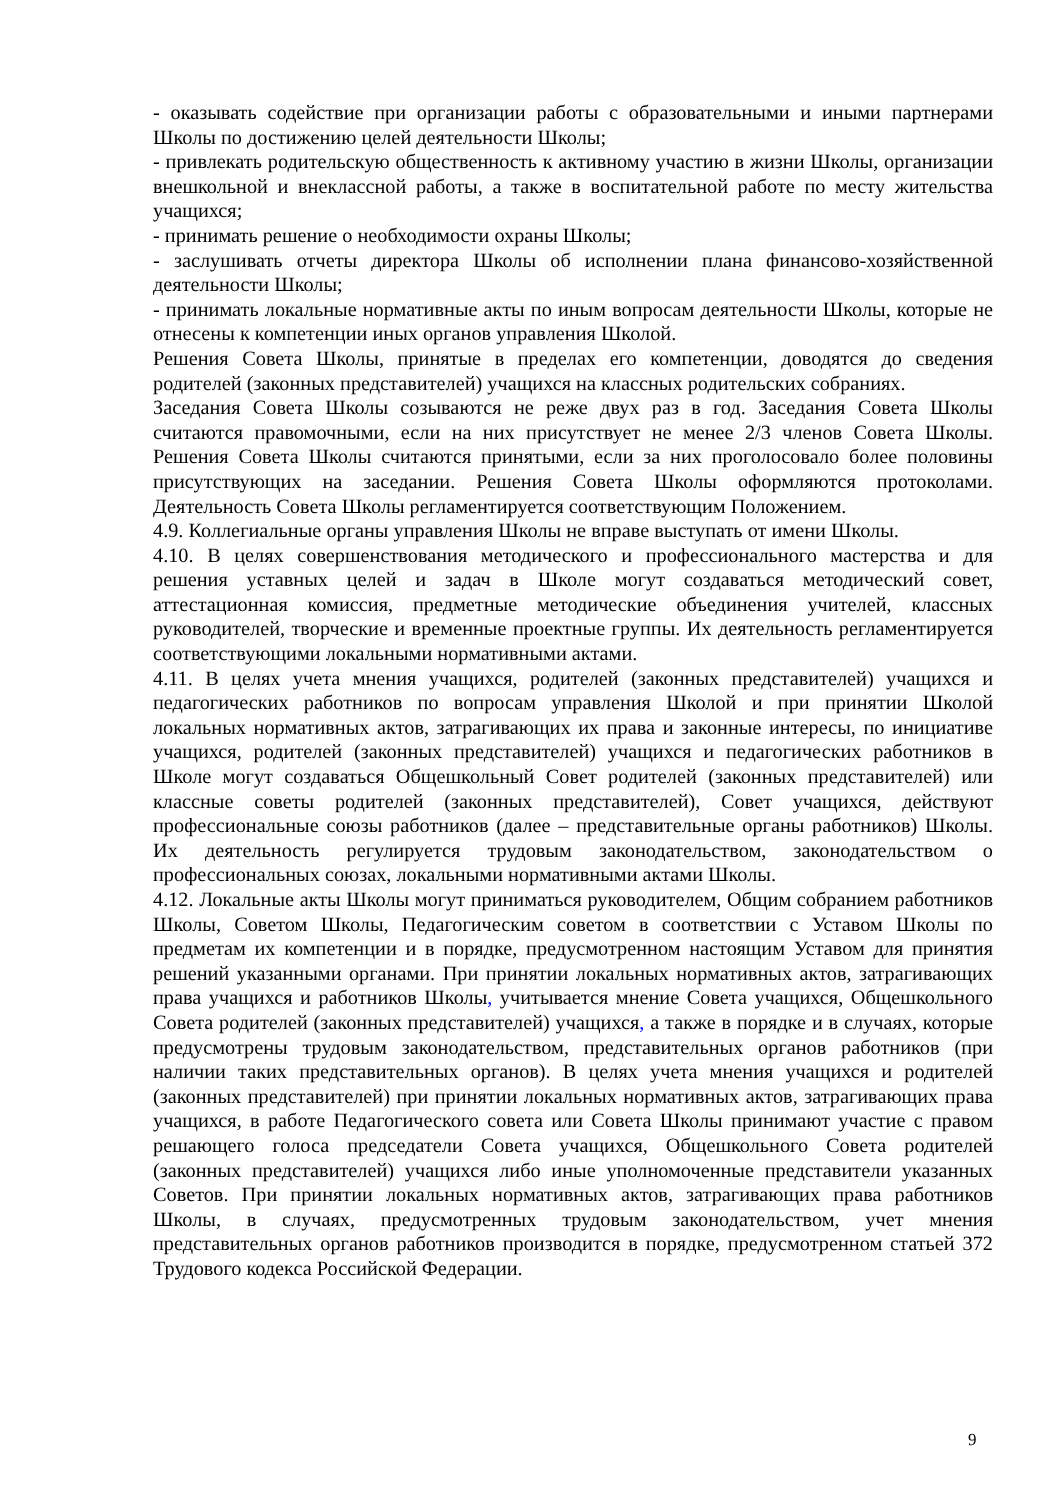- оказывать содействие при организации работы с образовательными и иными партнерами Школы по достижению целей деятельности Школы;
- привлекать родительскую общественность к активному участию в жизни Школы, организации внешкольной и внеклассной работы, а также в воспитательной работе по месту жительства учащихся;
- принимать решение о необходимости охраны Школы;
- заслушивать отчеты директора Школы об исполнении плана финансово-хозяйственной деятельности Школы;
- принимать локальные нормативные акты по иным вопросам деятельности Школы, которые не отнесены к компетенции иных органов управления Школой.
Решения Совета Школы, принятые в пределах его компетенции, доводятся до сведения родителей (законных представителей) учащихся на классных родительских собраниях.
Заседания Совета Школы созываются не реже двух раз в год. Заседания Совета Школы считаются правомочными, если на них присутствует не менее 2/3 членов Совета Школы. Решения Совета Школы считаются принятыми, если за них проголосовало более половины присутствующих на заседании. Решения Совета Школы оформляются протоколами. Деятельность Совета Школы регламентируется соответствующим Положением.
4.9. Коллегиальные органы управления Школы не вправе выступать от имени Школы.
4.10. В целях совершенствования методического и профессионального мастерства и для решения уставных целей и задач в Школе могут создаваться методический совет, аттестационная комиссия, предметные методические объединения учителей, классных руководителей, творческие и временные проектные группы. Их деятельность регламентируется соответствующими локальными нормативными актами.
4.11. В целях учета мнения учащихся, родителей (законных представителей) учащихся и педагогических работников по вопросам управления Школой и при принятии Школой локальных нормативных актов, затрагивающих их права и законные интересы, по инициативе учащихся, родителей (законных представителей) учащихся и педагогических работников в Школе могут создаваться Общешкольный Совет родителей (законных представителей) или классные советы родителей (законных представителей), Совет учащихся, действуют профессиональные союзы работников (далее – представительные органы работников) Школы. Их деятельность регулируется трудовым законодательством, законодательством о профессиональных союзах, локальными нормативными актами Школы.
4.12. Локальные акты Школы могут приниматься руководителем, Общим собранием работников Школы, Советом Школы, Педагогическим советом в соответствии с Уставом Школы по предметам их компетенции и в порядке, предусмотренном настоящим Уставом для принятия решений указанными органами. При принятии локальных нормативных актов, затрагивающих права учащихся и работников Школы, учитывается мнение Совета учащихся, Общешкольного Совета родителей (законных представителей) учащихся, а также в порядке и в случаях, которые предусмотрены трудовым законодательством, представительных органов работников (при наличии таких представительных органов). В целях учета мнения учащихся и родителей (законных представителей) при принятии локальных нормативных актов, затрагивающих права учащихся, в работе Педагогического совета или Совета Школы принимают участие с правом решающего голоса председатели Совета учащихся, Общешкольного Совета родителей (законных представителей) учащихся либо иные уполномоченные представители указанных Советов. При принятии локальных нормативных актов, затрагивающих права работников Школы, в случаях, предусмотренных трудовым законодательством, учет мнения представительных органов работников производится в порядке, предусмотренном статьей 372 Трудового кодекса Российской Федерации.
9